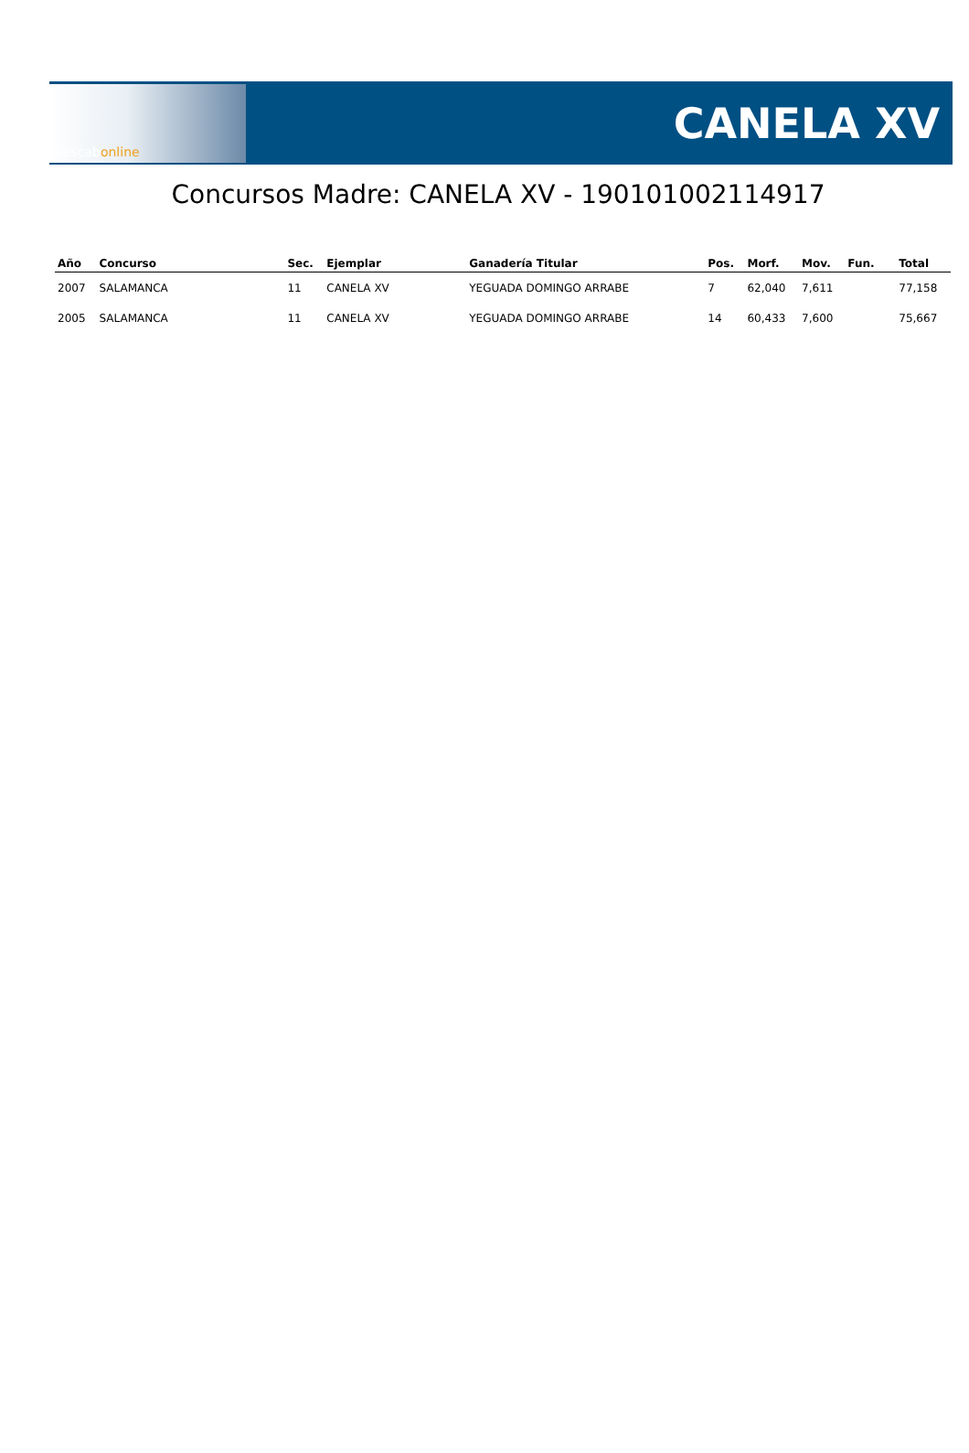Gescabonline
CANELA XV
Concursos Madre: CANELA XV - 190101002114917
| Año | Concurso | Sec. | Ejemplar | Ganadería Titular | Pos. | Morf. | Mov. | Fun. | Total |
| --- | --- | --- | --- | --- | --- | --- | --- | --- | --- |
| 2007 | SALAMANCA | 11 | CANELA XV | YEGUADA DOMINGO ARRABE | 7 | 62,040 | 7,611 | | 77,158 |
| 2005 | SALAMANCA | 11 | CANELA XV | YEGUADA DOMINGO ARRABE | 14 | 60,433 | 7,600 | | 75,667 |